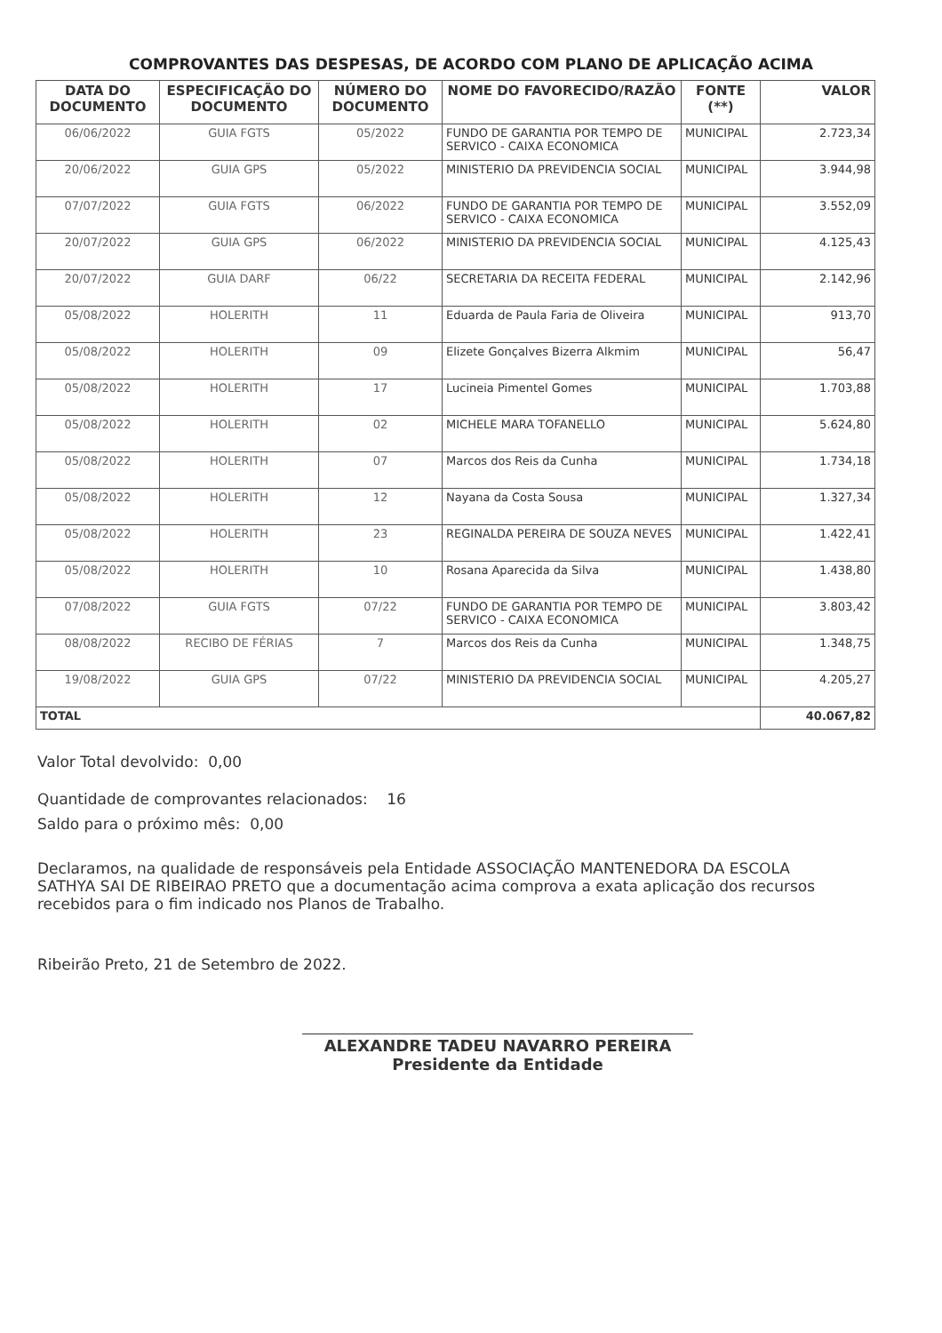COMPROVANTES DAS DESPESAS, DE ACORDO COM PLANO DE APLICAÇÃO ACIMA
| DATA DO DOCUMENTO | ESPECIFICAÇÃO DO DOCUMENTO | NÚMERO DO DOCUMENTO | NOME DO FAVORECIDO/RAZÃO | FONTE (**) | VALOR |
| --- | --- | --- | --- | --- | --- |
| 06/06/2022 | GUIA FGTS | 05/2022 | FUNDO DE GARANTIA POR TEMPO DE SERVICO - CAIXA ECONOMICA | MUNICIPAL | 2.723,34 |
| 20/06/2022 | GUIA GPS | 05/2022 | MINISTERIO DA PREVIDENCIA SOCIAL | MUNICIPAL | 3.944,98 |
| 07/07/2022 | GUIA FGTS | 06/2022 | FUNDO DE GARANTIA POR TEMPO DE SERVICO - CAIXA ECONOMICA | MUNICIPAL | 3.552,09 |
| 20/07/2022 | GUIA GPS | 06/2022 | MINISTERIO DA PREVIDENCIA SOCIAL | MUNICIPAL | 4.125,43 |
| 20/07/2022 | GUIA DARF | 06/22 | SECRETARIA DA RECEITA FEDERAL | MUNICIPAL | 2.142,96 |
| 05/08/2022 | HOLERITH | 11 | Eduarda de Paula Faria de Oliveira | MUNICIPAL | 913,70 |
| 05/08/2022 | HOLERITH | 09 | Elizete Gonçalves Bizerra Alkmim | MUNICIPAL | 56,47 |
| 05/08/2022 | HOLERITH | 17 | Lucineia Pimentel Gomes | MUNICIPAL | 1.703,88 |
| 05/08/2022 | HOLERITH | 02 | MICHELE MARA TOFANELLO | MUNICIPAL | 5.624,80 |
| 05/08/2022 | HOLERITH | 07 | Marcos dos Reis da Cunha | MUNICIPAL | 1.734,18 |
| 05/08/2022 | HOLERITH | 12 | Nayana da Costa Sousa | MUNICIPAL | 1.327,34 |
| 05/08/2022 | HOLERITH | 23 | REGINALDA PEREIRA DE SOUZA NEVES | MUNICIPAL | 1.422,41 |
| 05/08/2022 | HOLERITH | 10 | Rosana Aparecida da Silva | MUNICIPAL | 1.438,80 |
| 07/08/2022 | GUIA FGTS | 07/22 | FUNDO DE GARANTIA POR TEMPO DE SERVICO - CAIXA ECONOMICA | MUNICIPAL | 3.803,42 |
| 08/08/2022 | RECIBO DE FÉRIAS | 7 | Marcos dos Reis da Cunha | MUNICIPAL | 1.348,75 |
| 19/08/2022 | GUIA GPS | 07/22 | MINISTERIO DA PREVIDENCIA SOCIAL | MUNICIPAL | 4.205,27 |
| TOTAL | | | | | 40.067,82 |
Valor Total devolvido: 0,00
Quantidade de comprovantes relacionados: 16
Saldo para o próximo mês: 0,00
Declaramos, na qualidade de responsáveis pela Entidade ASSOCIAÇÃO MANTENEDORA DA ESCOLA SATHYA SAI DE RIBEIRAO PRETO que a documentação acima comprova a exata aplicação dos recursos recebidos para o fim indicado nos Planos de Trabalho.
Ribeirão Preto, 21 de Setembro de 2022.
ALEXANDRE TADEU NAVARRO PEREIRA
Presidente da Entidade